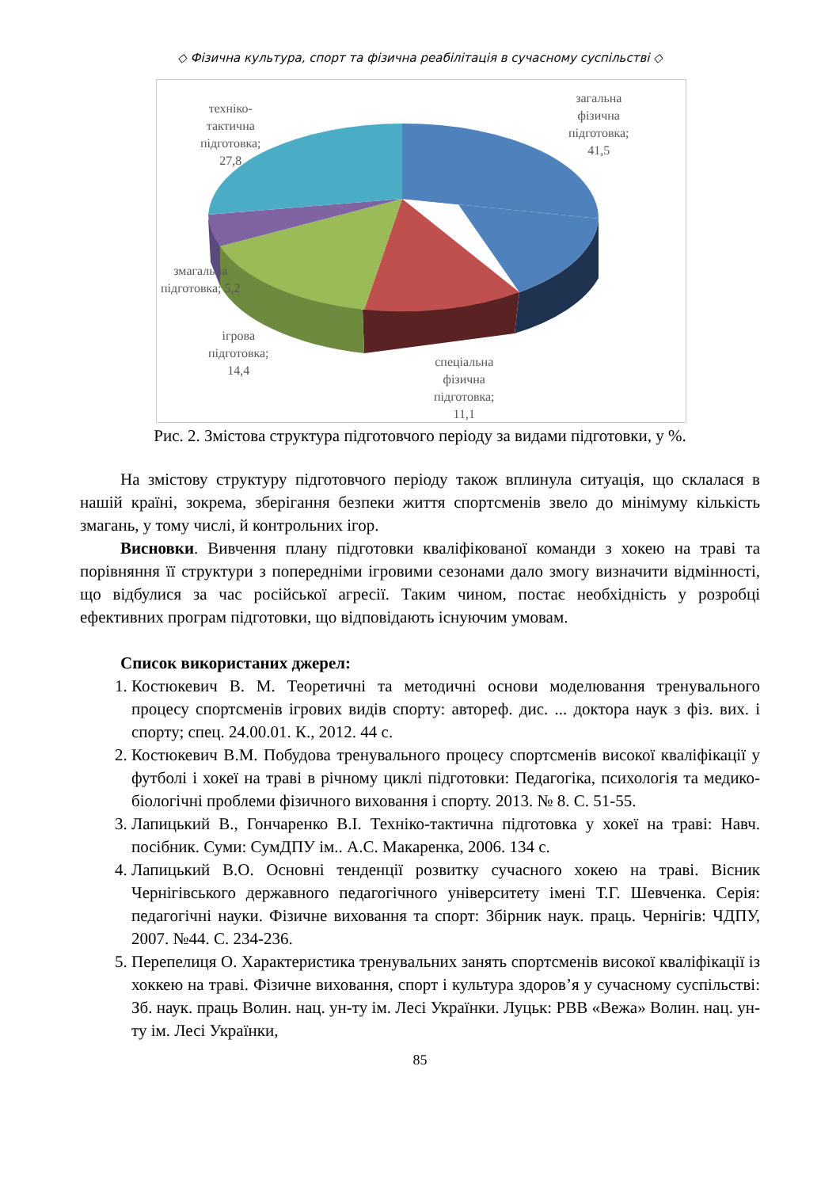◇ Фізична культура, спорт та фізична реабілітація в сучасному суспільстві ◇
загальна
фізична
підготовка;
41,5
техніко-
тактична
підготовка;
27,8
змагальна
підготовка; 5,2
ігрова
підготовка;
14,4
спеціальна
фізична
підготовка;
11,1
Рис. 2. Змістова структура підготовчого періоду за видами підготовки, у %.
На змістову структуру підготовчого періоду також вплинула ситуація, що склалася в нашій країні, зокрема, зберігання безпеки життя спортсменів звело до мінімуму кількість змагань, у тому числі, й контрольних ігор.
Висновки. Вивчення плану підготовки кваліфікованої команди з хокею на траві та порівняння її структури з попередніми ігровими сезонами дало змогу визначити відмінності, що відбулися за час російської агресії. Таким чином, постає необхідність у розробці ефективних програм підготовки, що відповідають існуючим умовам.
Список використаних джерел:
1. Костюкевич В. М. Теоретичні та методичні основи моделювання тренувального процесу спортсменів ігрових видів спорту: автореф. дис. ... доктора наук з фіз. вих. і спорту; спец. 24.00.01. К., 2012. 44 с.
2. Костюкевич В.М. Побудова тренувального процесу спортсменів високої кваліфікації у футболі і хокеї на траві в річному циклі підготовки: Педагогіка, психологія та медико-біологічні проблеми фізичного виховання і спорту. 2013. № 8. С. 51-55.
3. Лапицький В., Гончаренко В.І. Техніко-тактична підготовка у хокеї на траві: Навч. посібник. Суми: СумДПУ ім.. А.С. Макаренка, 2006. 134 с.
4. Лапицький В.О. Основні тенденції розвитку сучасного хокею на траві. Вісник Чернігівського державного педагогічного університету імені Т.Г. Шевченка. Серія: педагогічні науки. Фізичне виховання та спорт: Збірник наук. праць. Чернігів: ЧДПУ, 2007. №44. С. 234-236.
5. Перепелиця О. Характеристика тренувальних занять спортсменів високої кваліфікації із хоккею на траві. Фізичне виховання, спорт і культура здоров’я у сучасному суспільстві: Зб. наук. праць Волин. нац. ун-ту ім. Лесі Українки. Луцьк: РВВ «Вежа» Волин. нац. ун-ту ім. Лесі Українки,
85